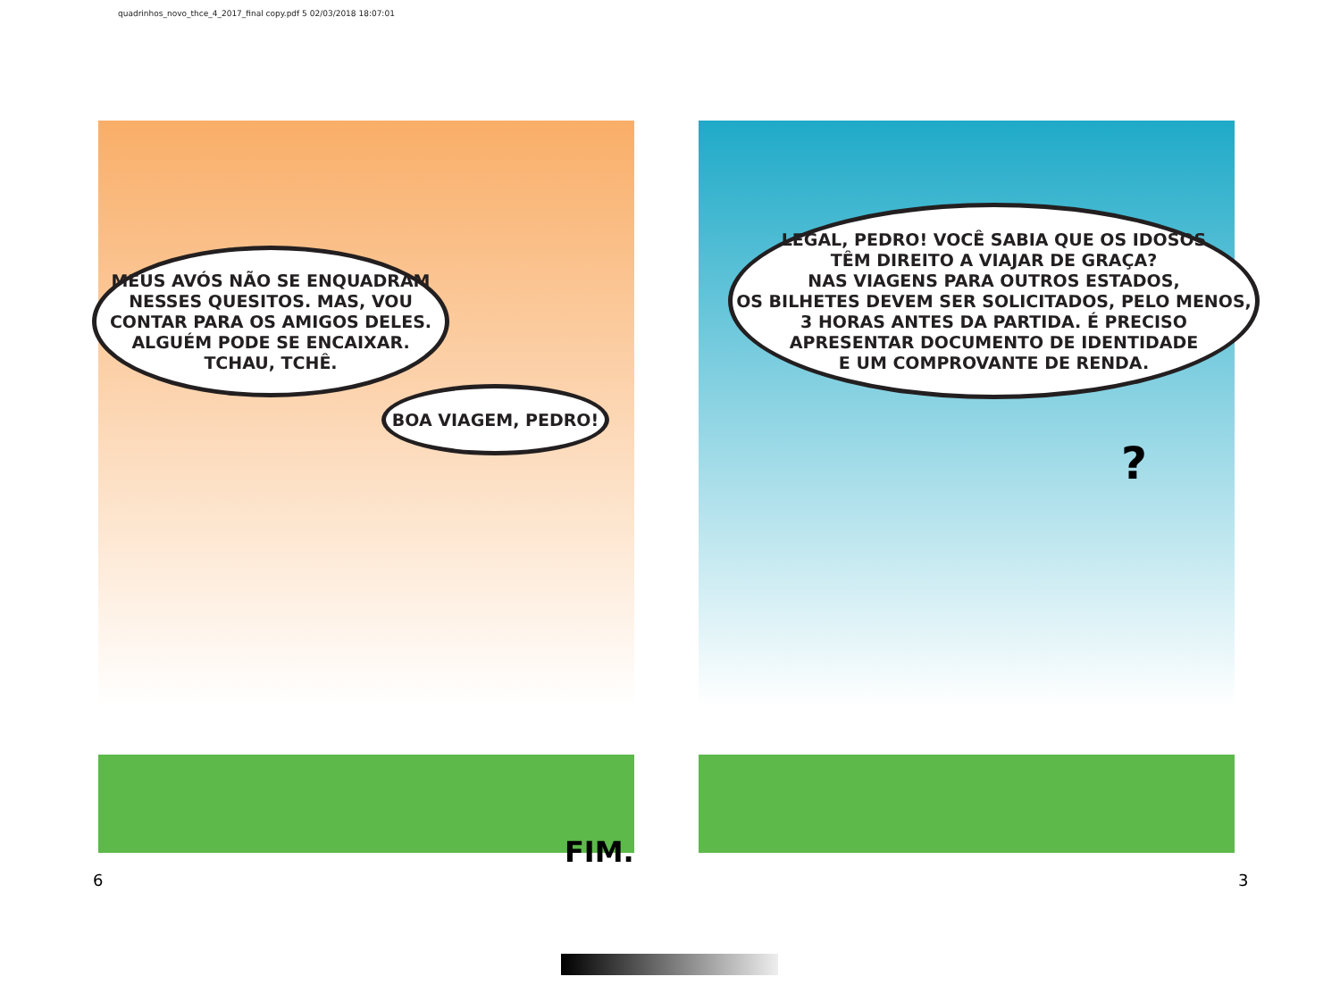quadrinhos_novo_thce_4_2017_final copy.pdf 5 02/03/2018 18:07:01
MEUS AVÓS NÃO SE ENQUADRAM
NESSES QUESITOS. MAS, VOU
CONTAR PARA OS AMIGOS DELES.
ALGUÉM PODE SE ENCAIXAR.
TCHAU, TCHÊ.
BOA VIAGEM, PEDRO!
LEGAL, PEDRO! VOCÊ SABIA QUE OS IDOSOS
TÊM DIREITO A VIAJAR DE GRAÇA?
NAS VIAGENS PARA OUTROS ESTADOS,
OS BILHETES DEVEM SER SOLICITADOS, PELO MENOS,
3 HORAS ANTES DA PARTIDA. É PRECISO
APRESENTAR DOCUMENTO DE IDENTIDADE
E UM COMPROVANTE DE RENDA.
?
FIM.
6 3